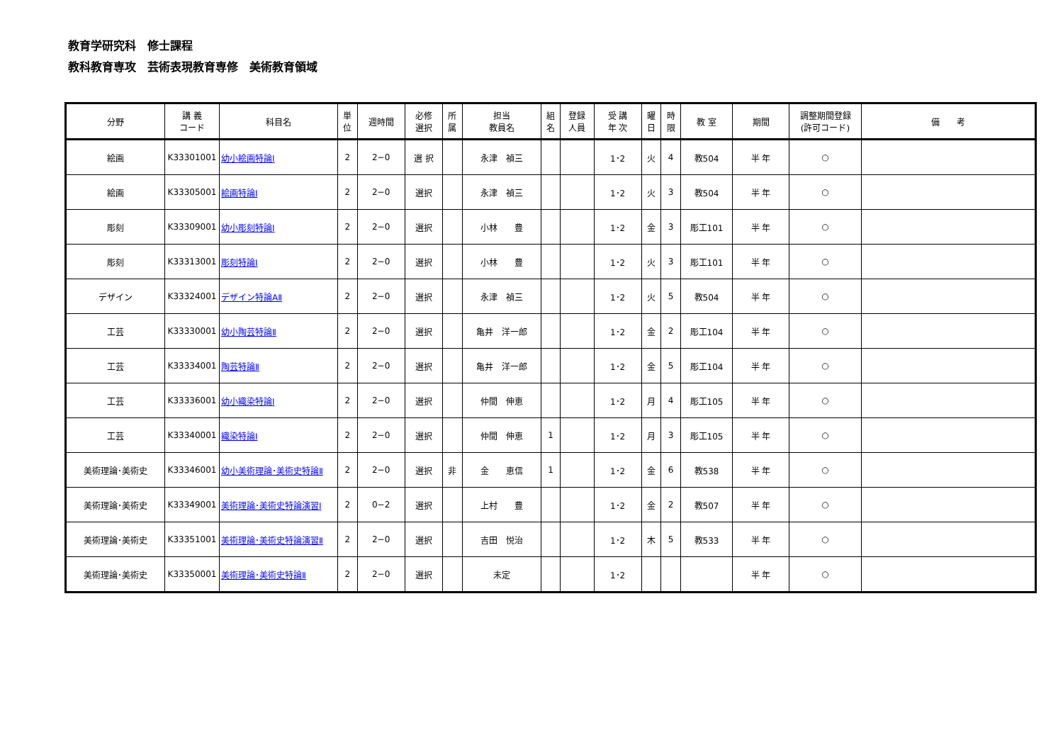教育学研究科　修士課程
教科教育専攻　芸術表現教育専修　美術教育領域
| 分野 | 講 義 コード | 科目名 | 単 位 | 週時間 | 必修 選択 | 所 属 | 担当 教員名 | 組 名 | 登録 人員 | 受 講 年 次 | 曜 日 | 時 限 | 教 室 | 期間 | 調整期間登録 (許可コード) | 備 考 |
| --- | --- | --- | --- | --- | --- | --- | --- | --- | --- | --- | --- | --- | --- | --- | --- | --- |
| 絵画 | K33301001 | 幼小絵画特論Ⅰ | 2 | 2−0 | 選 択 | | 永津 禎三 | | | 1･2 | 火 | 4 | 教504 | 半 年 | ○ | |
| 絵画 | K33305001 | 絵画特論Ⅰ | 2 | 2−0 | 選択 | | 永津 禎三 | | | 1･2 | 火 | 3 | 教504 | 半 年 | ○ | |
| 彫刻 | K33309001 | 幼小彫刻特論Ⅰ | 2 | 2−0 | 選択 | | 小林 豊 | | | 1･2 | 金 | 3 | 彫工101 | 半 年 | ○ | |
| 彫刻 | K33313001 | 彫刻特論Ⅰ | 2 | 2−0 | 選択 | | 小林 豊 | | | 1･2 | 火 | 3 | 彫工101 | 半 年 | ○ | |
| デザイン | K33324001 | デザイン特論AⅡ | 2 | 2−0 | 選択 | | 永津 禎三 | | | 1･2 | 火 | 5 | 教504 | 半 年 | ○ | |
| 工芸 | K33330001 | 幼小陶芸特論Ⅱ | 2 | 2−0 | 選択 | | 亀井 洋一郎 | | | 1･2 | 金 | 2 | 彫工104 | 半 年 | ○ | |
| 工芸 | K33334001 | 陶芸特論Ⅱ | 2 | 2−0 | 選択 | | 亀井 洋一郎 | | | 1･2 | 金 | 5 | 彫工104 | 半 年 | ○ | |
| 工芸 | K33336001 | 幼小織染特論Ⅰ | 2 | 2−0 | 選択 | | 仲間 伸恵 | | | 1･2 | 月 | 4 | 彫工105 | 半 年 | ○ | |
| 工芸 | K33340001 | 織染特論Ⅰ | 2 | 2−0 | 選択 | | 仲間 伸恵 | 1 | | 1･2 | 月 | 3 | 彫工105 | 半 年 | ○ | |
| 美術理論･美術史 | K33346001 | 幼小美術理論･美術史特論Ⅱ | 2 | 2−0 | 選択 | 非 | 金 恵信 | 1 | | 1･2 | 金 | 6 | 教538 | 半 年 | ○ | |
| 美術理論･美術史 | K33349001 | 美術理論･美術史特論演習Ⅰ | 2 | 0−2 | 選択 | | 上村 豊 | | | 1･2 | 金 | 2 | 教507 | 半 年 | ○ | |
| 美術理論･美術史 | K33351001 | 美術理論･美術史特論演習Ⅱ | 2 | 2−0 | 選択 | | 吉田 悦治 | | | 1･2 | 木 | 5 | 教533 | 半 年 | ○ | |
| 美術理論･美術史 | K33350001 | 美術理論･美術史特論Ⅱ | 2 | 2−0 | 選択 | | 未定 | | | 1･2 | | | | 半 年 | ○ | |